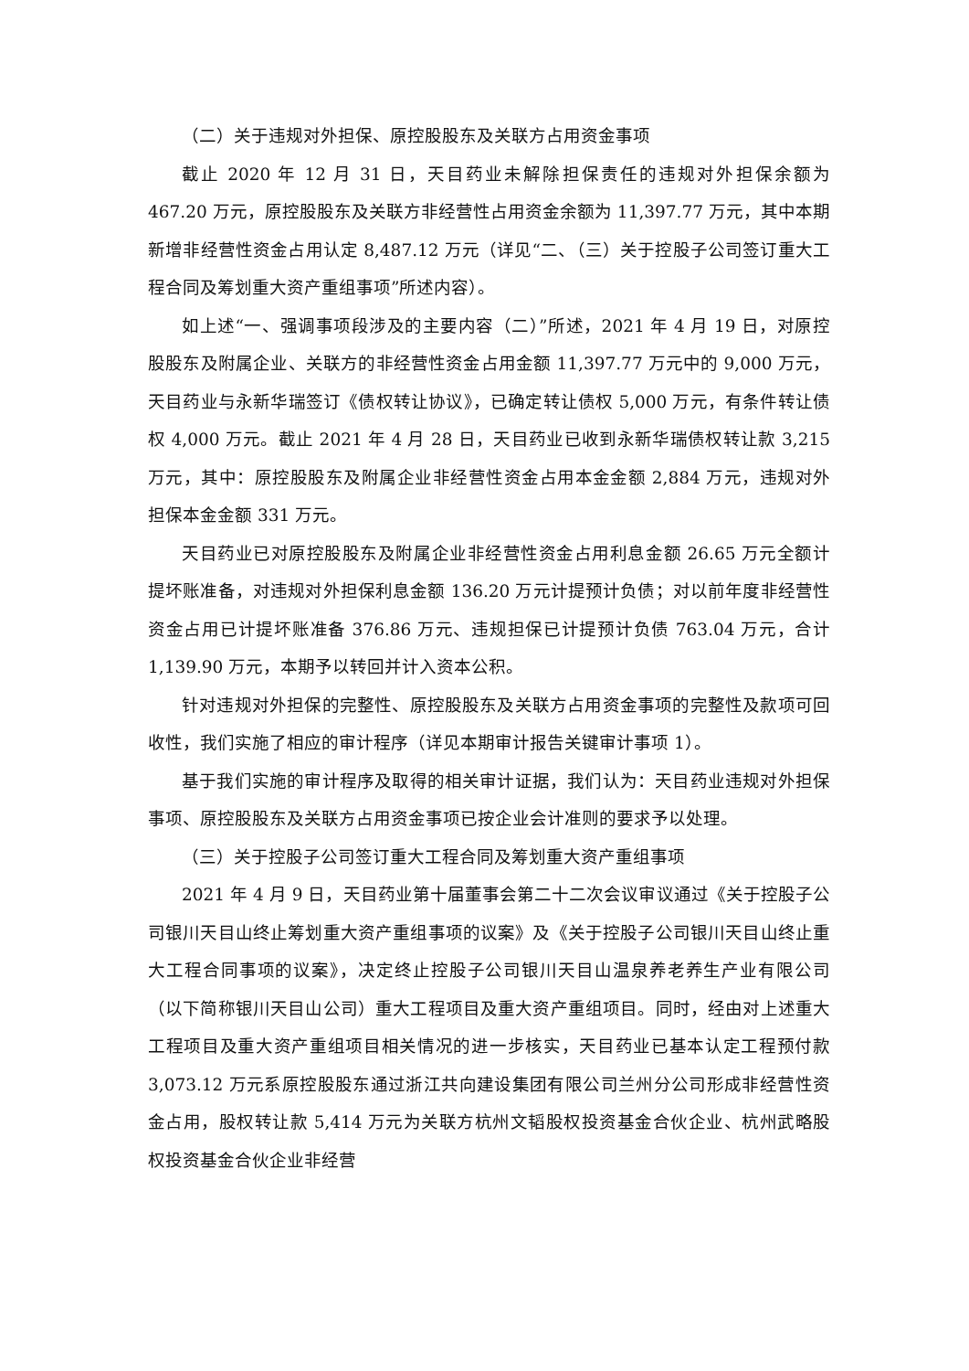（二）关于违规对外担保、原控股股东及关联方占用资金事项
截止 2020 年 12 月 31 日，天目药业未解除担保责任的违规对外担保余额为 467.20 万元，原控股股东及关联方非经营性占用资金余额为 11,397.77 万元，其中本期新增非经营性资金占用认定 8,487.12 万元（详见“二、（三）关于控股子公司签订重大工程合同及筹划重大资产重组事项”所述内容）。
如上述“一、强调事项段涉及的主要内容（二）”所述，2021 年 4 月 19 日，对原控股股东及附属企业、关联方的非经营性资金占用金额 11,397.77 万元中的 9,000 万元，天目药业与永新华瑞签订《债权转让协议》，已确定转让债权 5,000 万元，有条件转让债权 4,000 万元。截止 2021 年 4 月 28 日，天目药业已收到永新华瑞债权转让款 3,215 万元，其中：原控股股东及附属企业非经营性资金占用本金金额 2,884 万元，违规对外担保本金金额 331 万元。
天目药业已对原控股股东及附属企业非经营性资金占用利息金额 26.65 万元全额计提坏账准备，对违规对外担保利息金额 136.20 万元计提预计负债；对以前年度非经营性资金占用已计提坏账准备 376.86 万元、违规担保已计提预计负债 763.04 万元，合计 1,139.90 万元，本期予以转回并计入资本公积。
针对违规对外担保的完整性、原控股股东及关联方占用资金事项的完整性及款项可回收性，我们实施了相应的审计程序（详见本期审计报告关键审计事项 1）。
基于我们实施的审计程序及取得的相关审计证据，我们认为：天目药业违规对外担保事项、原控股股东及关联方占用资金事项已按企业会计准则的要求予以处理。
（三）关于控股子公司签订重大工程合同及筹划重大资产重组事项
2021 年 4 月 9 日，天目药业第十届董事会第二十二次会议审议通过《关于控股子公司银川天目山终止筹划重大资产重组事项的议案》及《关于控股子公司银川天目山终止重大工程合同事项的议案》，决定终止控股子公司银川天目山温泉养老养生产业有限公司（以下简称银川天目山公司）重大工程项目及重大资产重组项目。同时，经由对上述重大工程项目及重大资产重组项目相关情况的进一步核实，天目药业已基本认定工程预付款 3,073.12 万元系原控股股东通过浙江共向建设集团有限公司兰州分公司形成非经营性资金占用，股权转让款 5,414 万元为关联方杭州文韬股权投资基金合伙企业、杭州武略股权投资基金合伙企业非经营